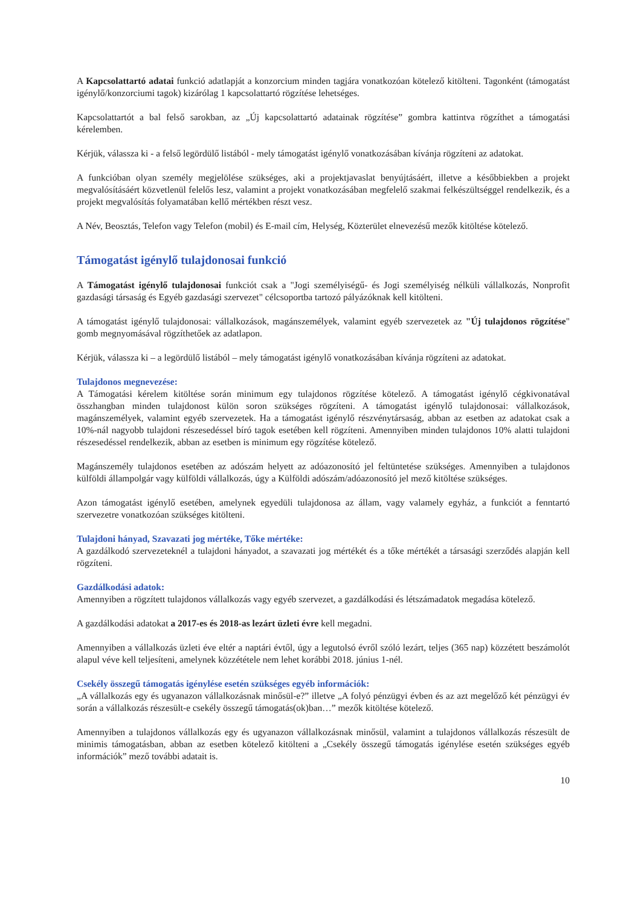A Kapcsolattartó adatai funkció adatlapját a konzorcium minden tagjára vonatkozóan kötelező kitölteni. Tagonként (támogatást igénylő/konzorciumi tagok) kizárólag 1 kapcsolattartó rögzítése lehetséges.
Kapcsolattartót a bal felső sarokban, az „Új kapcsolattartó adatainak rögzítése” gombra kattintva rögzíthet a támogatási kérelemben.
Kérjük, válassza ki - a felső legördülő listából - mely támogatást igénylő vonatkozásában kívánja rögzíteni az adatokat.
A funkcióban olyan személy megjelölése szükséges, aki a projektjavaslat benyújtásáért, illetve a későbbiekben a projekt megvalósításáért közvetlenül felelős lesz, valamint a projekt vonatkozásában megfelelő szakmai felkészültséggel rendelkezik, és a projekt megvalósítás folyamatában kellő mértékben részt vesz.
A Név, Beosztás, Telefon vagy Telefon (mobil) és E-mail cím, Helység, Közterület elnevezésű mezők kitöltése kötelező.
Támogatást igénylő tulajdonosai funkció
A Támogatást igénylő tulajdonosai funkciót csak a "Jogi személyiségű- és Jogi személyiség nélküli vállalkozás, Nonprofit gazdasági társaság és Egyéb gazdasági szervezet" célcsoportba tartozó pályázóknak kell kitölteni.
A támogatást igénylő tulajdonosai: vállalkozások, magánszemélyek, valamint egyéb szervezetek az "Új tulajdonos rögzítése" gomb megnyomásával rögzíthetőek az adatlapon.
Kérjük, válassza ki – a legördülő listából – mely támogatást igénylő vonatkozásában kívánja rögzíteni az adatokat.
Tulajdonos megnevezése:
A Támogatási kérelem kitöltése során minimum egy tulajdonos rögzítése kötelező. A támogatást igénylő cégkivonatával összhangban minden tulajdonost külön soron szükséges rögzíteni. A támogatást igénylő tulajdonosai: vállalkozások, magánszemélyek, valamint egyéb szervezetek. Ha a támogatást igénylő részvénytársaság, abban az esetben az adatokat csak a 10%-nál nagyobb tulajdoni részesedéssel bíró tagok esetében kell rögzíteni. Amennyiben minden tulajdonos 10% alatti tulajdoni részesedéssel rendelkezik, abban az esetben is minimum egy rögzítése kötelező.
Magánszemély tulajdonos esetében az adószám helyett az adóazonosító jel feltüntetése szükséges. Amennyiben a tulajdonos külföldi állampolgár vagy külföldi vállalkozás, úgy a Külföldi adószám/adóazonosító jel mező kitöltése szükséges.
Azon támogatást igénylő esetében, amelynek egyedüli tulajdonosa az állam, vagy valamely egyház, a funkciót a fenntartó szervezetre vonatkozóan szükséges kitölteni.
Tulajdoni hányad, Szavazati jog mértéke, Tőke mértéke:
A gazdálkodó szervezeteknél a tulajdoni hányadot, a szavazati jog mértékét és a tőke mértékét a társasági szerződés alapján kell rögzíteni.
Gazdálkodási adatok:
Amennyiben a rögzített tulajdonos vállalkozás vagy egyéb szervezet, a gazdálkodási és létszámadatok megadása kötelező.
A gazdálkodási adatokat a 2017-es és 2018-as lezárt üzleti évre kell megadni.
Amennyiben a vállalkozás üzleti éve eltér a naptári évtől, úgy a legutolsó évről szóló lezárt, teljes (365 nap) közzétett beszámolót alapul véve kell teljesíteni, amelynek közzététele nem lehet korábbi 2018. június 1-nél.
Csekély összegű támogatás igénylése esetén szükséges egyéb információk:
„A vállalkozás egy és ugyanazon vállalkozásnak minősül-e?” illetve „A folyó pénzügyi évben és az azt megelőző két pénzügyi év során a vállalkozás részesült-e csekély összegű támogatás(ok)ban…” mezők kitöltése kötelező.
Amennyiben a tulajdonos vállalkozás egy és ugyanazon vállalkozásnak minősül, valamint a tulajdonos vállalkozás részesült de minimis támogatásban, abban az esetben kötelező kitölteni a „Csekély összegű támogatás igénylése esetén szükséges egyéb információk” mező további adatait is.
10